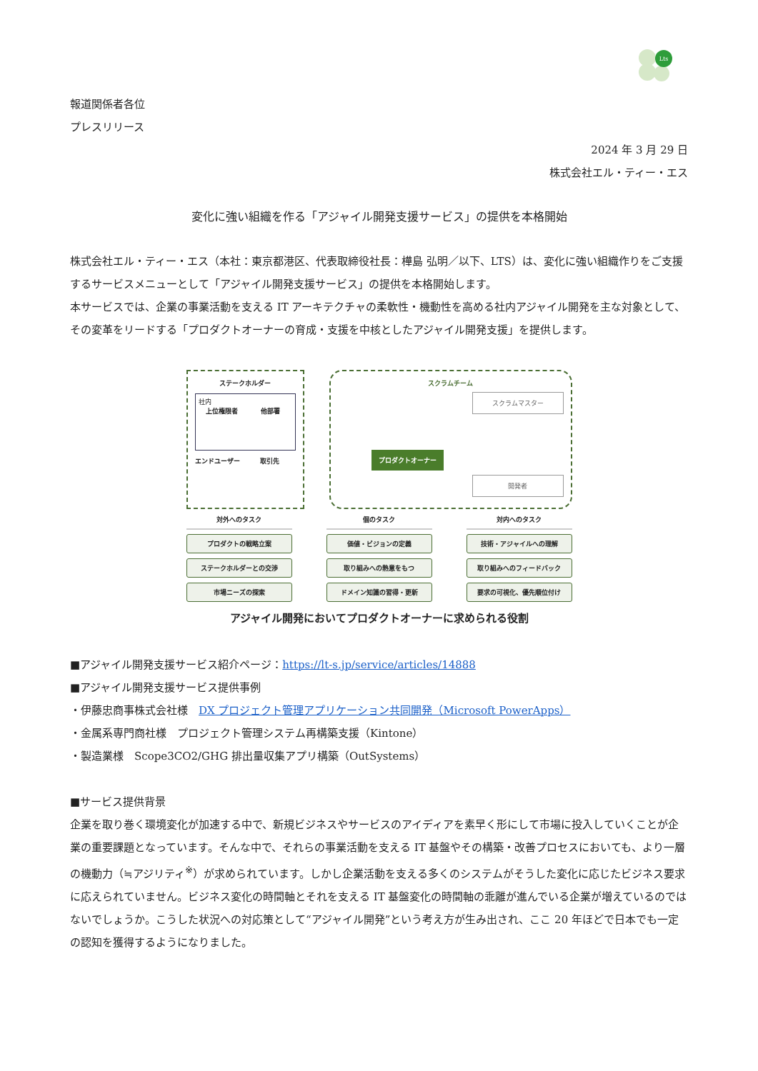Lts
報道関係者各位
プレスリリース
2024 年 3 月 29 日
株式会社エル・ティー・エス
変化に強い組織を作る「アジャイル開発支援サービス」の提供を本格開始
株式会社エル・ティー・エス（本社：東京都港区、代表取締役社長：樺島 弘明／以下、LTS）は、変化に強い組織作りをご支援するサービスメニューとして「アジャイル開発支援サービス」の提供を本格開始します。
本サービスでは、企業の事業活動を支える IT アーキテクチャの柔軟性・機動性を高める社内アジャイル開発を主な対象として、その変革をリードする「プロダクトオーナーの育成・支援を中核としたアジャイル開発支援」を提供します。
ステークホルダー
社内
上位権限者 他部署
エンドユーザー 取引先
スクラムチーム
スクラムマスター
プロダクトオーナー
開発者
対外へのタスク
プロダクトの戦略立案
ステークホルダーとの交渉
市場ニーズの探索
個のタスク
価値・ビジョンの定義
取り組みへの熱意をもつ
ドメイン知識の習得・更新
対内へのタスク
技術・アジャイルへの理解
取り組みへのフィードバック
要求の可視化、優先順位付け
アジャイル開発においてプロダクトオーナーに求められる役割
■アジャイル開発支援サービス紹介ページ：https://lt-s.jp/service/articles/14888
■アジャイル開発支援サービス提供事例
・伊藤忠商事株式会社様　DX プロジェクト管理アプリケーション共同開発（Microsoft PowerApps）
・金属系専門商社様　プロジェクト管理システム再構築支援（Kintone）
・製造業様　Scope3CO2/GHG 排出量収集アプリ構築（OutSystems）
■サービス提供背景
企業を取り巻く環境変化が加速する中で、新規ビジネスやサービスのアイディアを素早く形にして市場に投入していくことが企業の重要課題となっています。そんな中で、それらの事業活動を支える IT 基盤やその構築・改善プロセスにおいても、より一層の機動力（≒アジリティ<sup>※</sup>）が求められています。しかし企業活動を支える多くのシステムがそうした変化に応じたビジネス要求に応えられていません。ビジネス変化の時間軸とそれを支える IT 基盤変化の時間軸の乖離が進んでいる企業が増えているのではないでしょうか。こうした状況への対応策として“アジャイル開発”という考え方が生み出され、ここ 20 年ほどで日本でも一定の認知を獲得するようになりました。